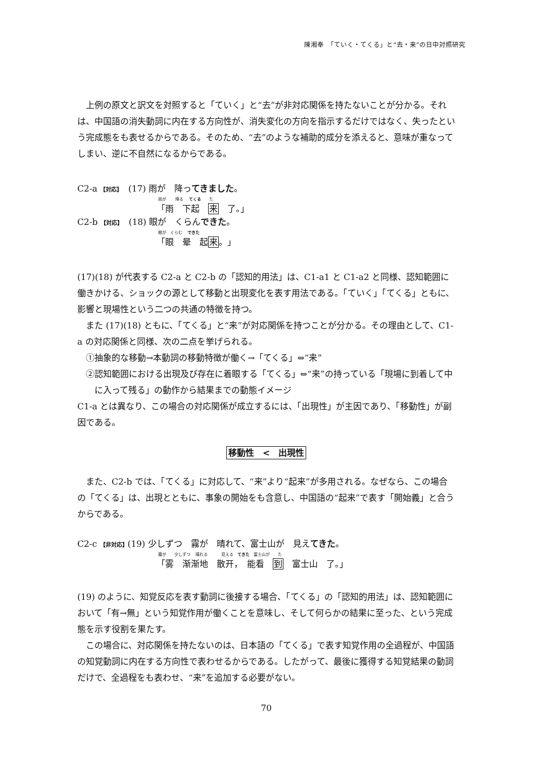陳湘奉　「ていく・てくる」と“去・来”の日中対照研究
上例の原文と訳文を対照すると「ていく」と“去”が非対応関係を持たないことが分かる。それは、中国語の消失動詞に内在する方向性が、消失変化の方向を指示するだけではなく、失ったという完成態をも表せるからである。そのため、“去”のような補助的成分を添えると、意味が重なってしまい、逆に不自然になるからである。
C2-a 【対応】　(17) 雨が　降ってきました。
雨が　　 降る　 てくる　　た
「雨　下起　来　了。」
C2-b 【対応】　(18) 眼が　くらんできた。
眼が　くらむ　 できた
「眼　晕　起来。」
(17)(18) が代表する C2-a と C2-b の「認知的用法」は、C1-a1 と C1-a2 と同様、認知範囲に働きかける、ショックの源として移動と出現変化を表す用法である。「ていく」「てくる」ともに、影響と現場性という二つの共通の特徴を持つ。
また (17)(18) ともに、「てくる」と“来”が対応関係を持つことが分かる。その理由として、C1-a の対応関係と同様、次の二点を挙げられる。
　①抽象的な移動→本動詞の移動特徴が働く→「てくる」⇔“来”
②認知範囲における出現及び存在に着眼する「てくる」⇔“来”の持っている「現場に到着して中に入って残る」の動作から結果までの動態イメージ
C1-a とは異なり、この場合の対応関係が成立するには、「出現性」が主因であり、「移動性」が副因である。
移動性　<　出現性
また、C2-b では、「てくる」に対応して、“来”より“起来”が多用される。なぜなら、この場合の「てくる」は、出現とともに、事象の開始をも含意し、中国語の“起来”で表す「開始義」と合うからである。
C2-c 【非対応】(19) 少しずつ　霧が　晴れて、富士山が　見えてきた。
霧が　　少しずつ　 晴れる　　　 見える　てきた　富士山が　　た
「雾　渐渐地　散开，　能看　到　富士山　了。」
(19) のように、知覚反応を表す動詞に後接する場合、「てくる」の「認知的用法」は、認知範囲において「有→無」という知覚作用が働くことを意味し、そして何らかの結果に至った、という完成態を示す役割を果たす。
この場合に、対応関係を持たないのは、日本語の「てくる」で表す知覚作用の全過程が、中国語の知覚動詞に内在する方向性で表わせるからである。したがって、最後に獲得する知覚結果の動詞だけで、全過程をも表わせ、“来”を追加する必要がない。
70